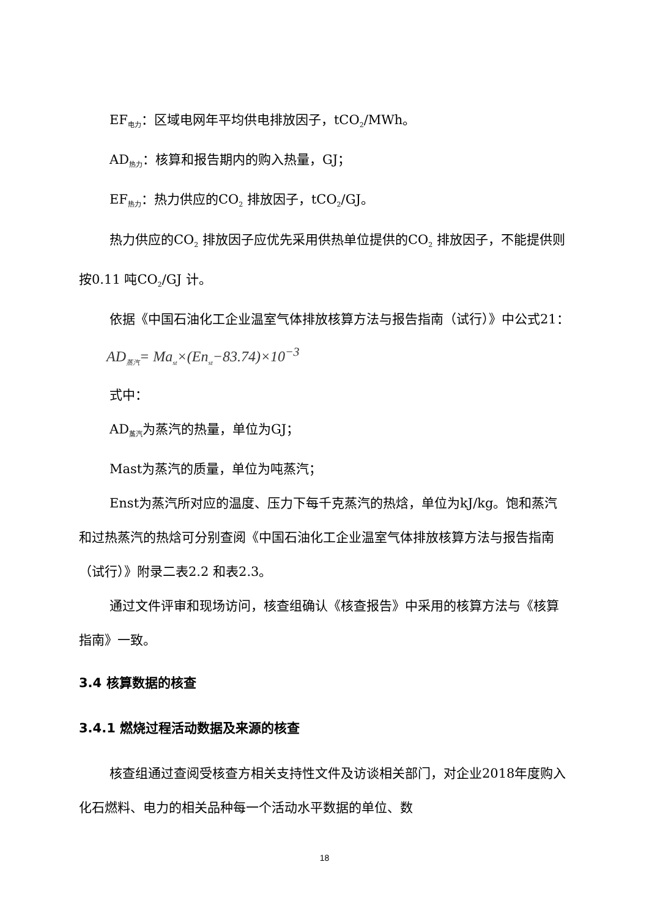EF<sub>电力</sub>：区域电网年平均供电排放因子，tCO<sub>2</sub>/MWh。
AD<sub>热力</sub>：核算和报告期内的购入热量，GJ；
EF<sub>热力</sub>：热力供应的CO<sub>2</sub> 排放因子，tCO<sub>2</sub>/GJ。
热力供应的CO<sub>2</sub> 排放因子应优先采用供热单位提供的CO<sub>2</sub> 排放因子，不能提供则按0.11 吨CO<sub>2</sub>/GJ 计。
依据《中国石油化工企业温室气体排放核算方法与报告指南（试行）》中公式21：
AD<sub>蒸汽</sub>= Ma<sub>st</sub>×(En<sub>st</sub>−83.74)×10<sup>−3</sup>
式中：
AD<sub>蒸汽</sub>为蒸汽的热量，单位为GJ；
Mast为蒸汽的质量，单位为吨蒸汽；
Enst为蒸汽所对应的温度、压力下每千克蒸汽的热焓，单位为kJ/kg。饱和蒸汽和过热蒸汽的热焓可分别查阅《中国石油化工企业温室气体排放核算方法与报告指南（试行）》附录二表2.2 和表2.3。
通过文件评审和现场访问，核查组确认《核查报告》中采用的核算方法与《核算指南》一致。
3.4 核算数据的核查
3.4.1 燃烧过程活动数据及来源的核查
核查组通过查阅受核查方相关支持性文件及访谈相关部门，对企业2018年度购入化石燃料、电力的相关品种每一个活动水平数据的单位、数
18